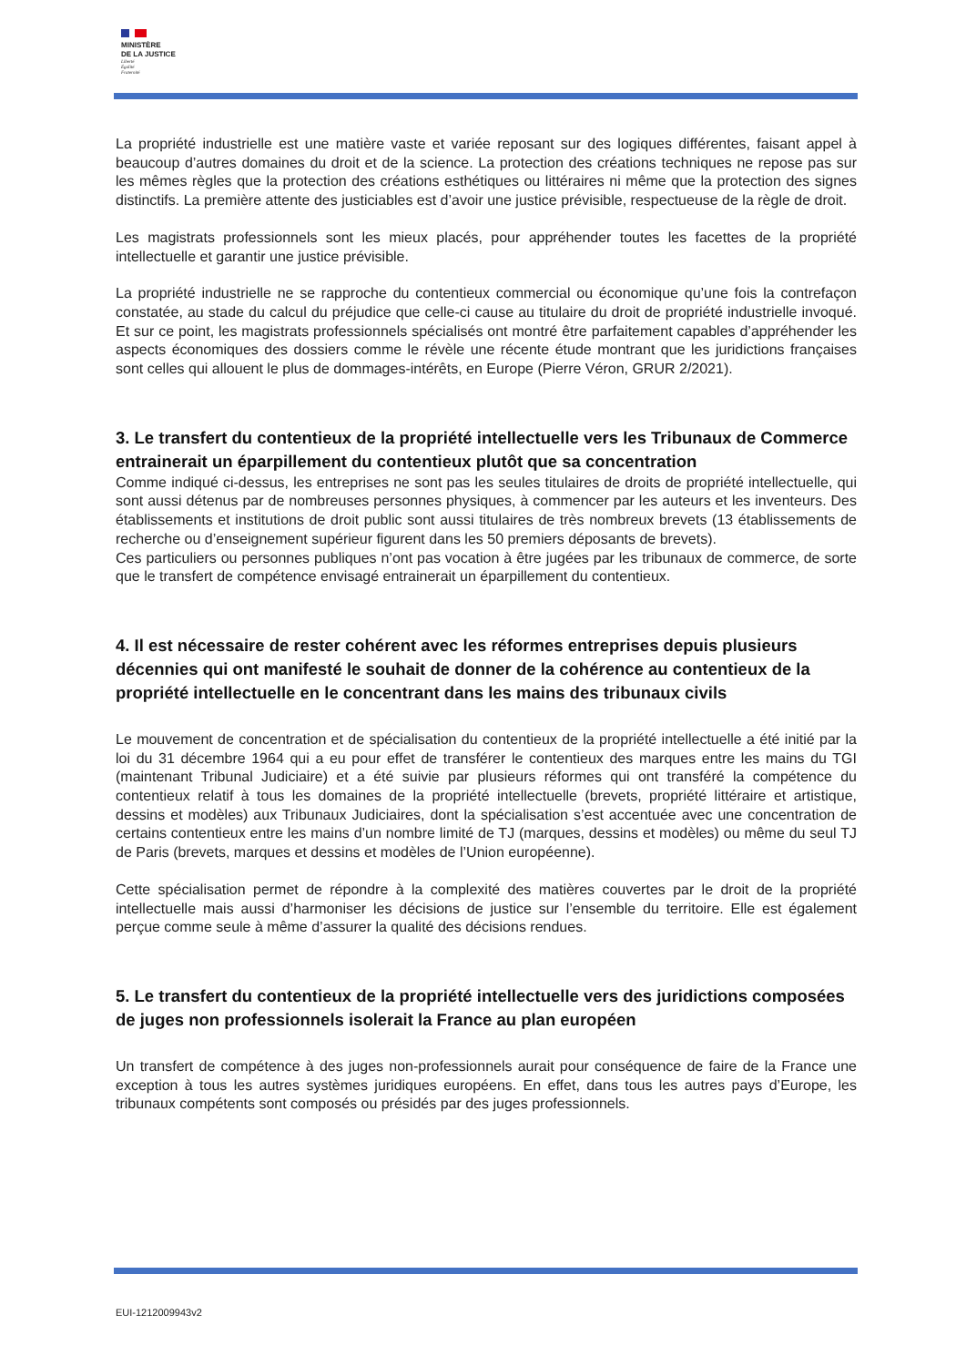MINISTÈRE
DE LA JUSTICE
Liberté
Égalité
Fraternité
La propriété industrielle est une matière vaste et variée reposant sur des logiques différentes, faisant appel à beaucoup d’autres domaines du droit et de la science. La protection des créations techniques ne repose pas sur les mêmes règles que la protection des créations esthétiques ou littéraires ni même que la protection des signes distinctifs. La première attente des justiciables est d’avoir une justice prévisible, respectueuse de la règle de droit.
Les magistrats professionnels sont les mieux placés, pour appréhender toutes les facettes de la propriété intellectuelle et garantir une justice prévisible.
La propriété industrielle ne se rapproche du contentieux commercial ou économique qu’une fois la contrefaçon constatée, au stade du calcul du préjudice que celle-ci cause au titulaire du droit de propriété industrielle invoqué. Et sur ce point, les magistrats professionnels spécialisés ont montré être parfaitement capables d’appréhender les aspects économiques des dossiers comme le révèle une récente étude montrant que les juridictions françaises sont celles qui allouent le plus de dommages-intérêts, en Europe (Pierre Véron, GRUR 2/2021).
3. Le transfert du contentieux de la propriété intellectuelle vers les Tribunaux de Commerce entrainerait un éparpillement du contentieux plutôt que sa concentration
Comme indiqué ci-dessus, les entreprises ne sont pas les seules titulaires de droits de propriété intellectuelle, qui sont aussi détenus par de nombreuses personnes physiques, à commencer par les auteurs et les inventeurs. Des établissements et institutions de droit public sont aussi titulaires de très nombreux brevets (13 établissements de recherche ou d’enseignement supérieur figurent dans les 50 premiers déposants de brevets).
Ces particuliers ou personnes publiques n’ont pas vocation à être jugées par les tribunaux de commerce, de sorte que le transfert de compétence envisagé entrainerait un éparpillement du contentieux.
4. Il est nécessaire de rester cohérent avec les réformes entreprises depuis plusieurs décennies qui ont manifesté le souhait de donner de la cohérence au contentieux de la propriété intellectuelle en le concentrant dans les mains des tribunaux civils
Le mouvement de concentration et de spécialisation du contentieux de la propriété intellectuelle a été initié par la loi du 31 décembre 1964 qui a eu pour effet de transférer le contentieux des marques entre les mains du TGI (maintenant Tribunal Judiciaire) et a été suivie par plusieurs réformes qui ont transféré la compétence du contentieux relatif à tous les domaines de la propriété intellectuelle (brevets, propriété littéraire et artistique, dessins et modèles) aux Tribunaux Judiciaires, dont la spécialisation s’est accentuée avec une concentration de certains contentieux entre les mains d’un nombre limité de TJ (marques, dessins et modèles) ou même du seul TJ de Paris (brevets, marques et dessins et modèles de l’Union européenne).
Cette spécialisation permet de répondre à la complexité des matières couvertes par le droit de la propriété intellectuelle mais aussi d’harmoniser les décisions de justice sur l’ensemble du territoire. Elle est également perçue comme seule à même d’assurer la qualité des décisions rendues.
5. Le transfert du contentieux de la propriété intellectuelle vers des juridictions composées de juges non professionnels isolerait la France au plan européen
Un transfert de compétence à des juges non-professionnels aurait pour conséquence de faire de la France une exception à tous les autres systèmes juridiques européens. En effet, dans tous les autres pays d’Europe, les tribunaux compétents sont composés ou présidés par des juges professionnels.
EUI-1212009943v2